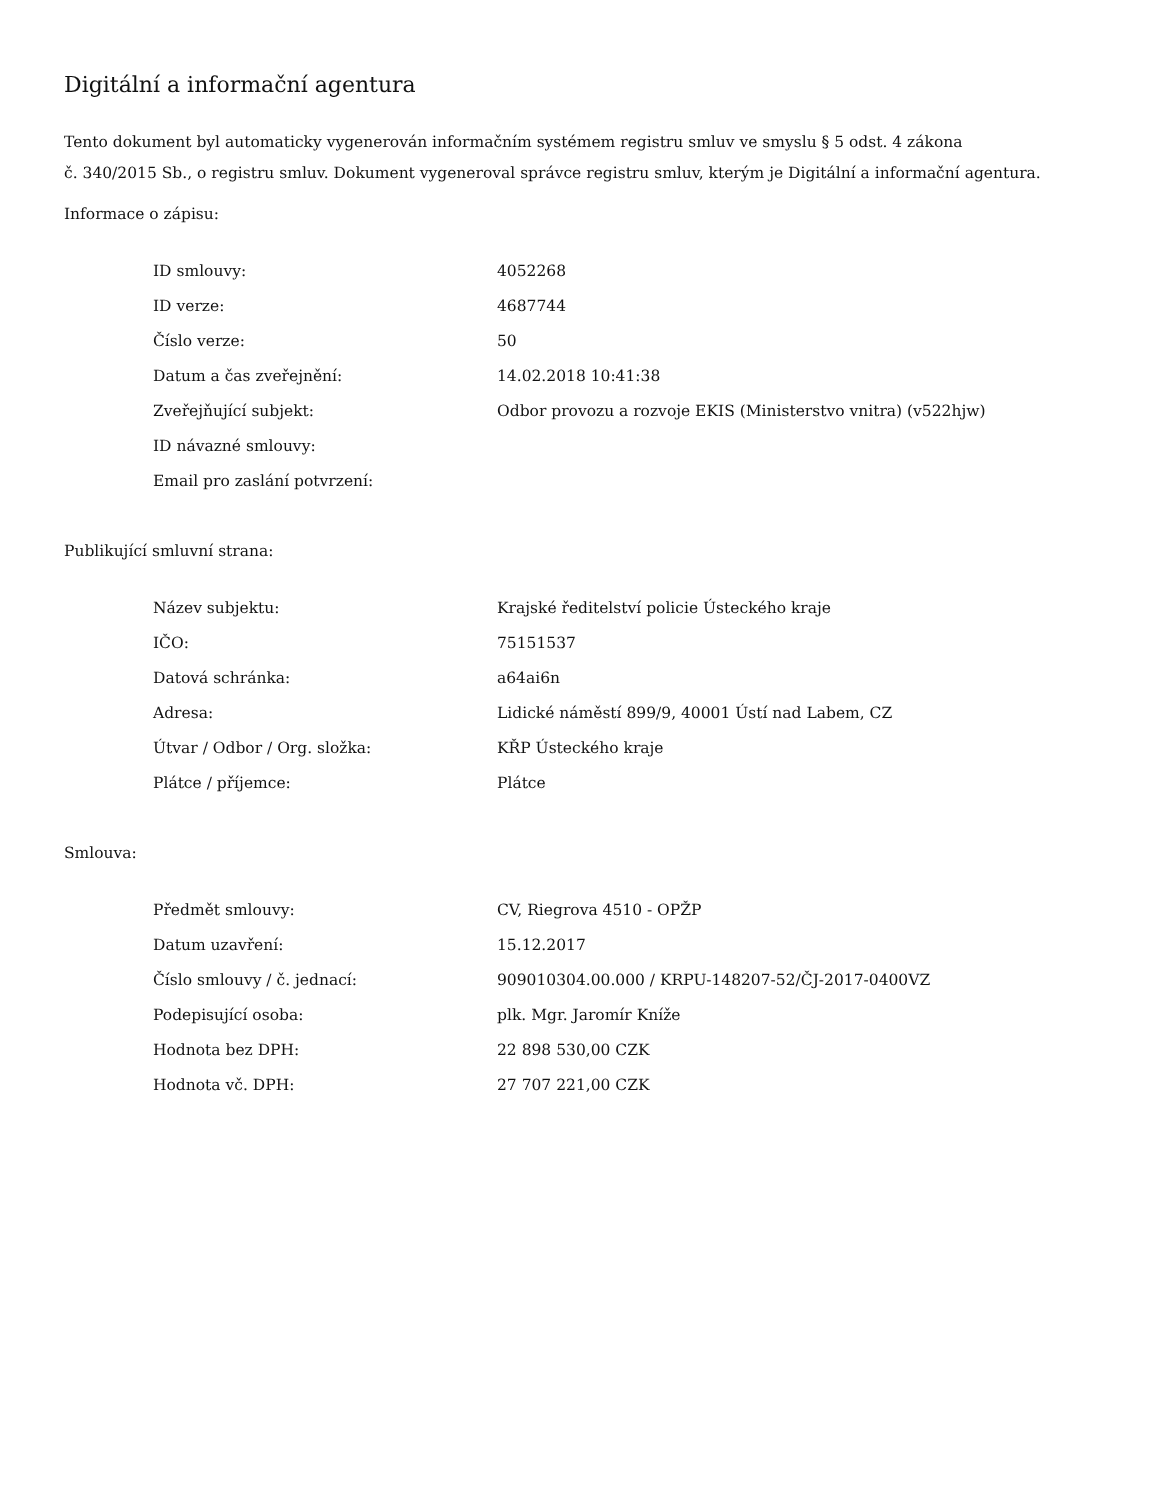Digitální a informační agentura
Tento dokument byl automaticky vygenerován informačním systémem registru smluv ve smyslu § 5 odst. 4 zákona
č. 340/2015 Sb., o registru smluv. Dokument vygeneroval správce registru smluv, kterým je Digitální a informační agentura.
Informace o zápisu:
| ID smlouvy: | 4052268 |
| ID verze: | 4687744 |
| Číslo verze: | 50 |
| Datum a čas zveřejnění: | 14.02.2018 10:41:38 |
| Zveřejňující subjekt: | Odbor provozu a rozvoje EKIS (Ministerstvo vnitra) (v522hjw) |
| ID návazné smlouvy: | |
| Email pro zaslání potvrzení: | |
Publikující smluvní strana:
| Název subjektu: | Krajské ředitelství policie Ústeckého kraje |
| IČO: | 75151537 |
| Datová schránka: | a64ai6n |
| Adresa: | Lidické náměstí 899/9, 40001 Ústí nad Labem, CZ |
| Útvar / Odbor / Org. složka: | KŘP Ústeckého kraje |
| Plátce / příjemce: | Plátce |
Smlouva:
| Předmět smlouvy: | CV, Riegrova 4510 - OPŽP |
| Datum uzavření: | 15.12.2017 |
| Číslo smlouvy / č. jednací: | 909010304.00.000 / KRPU-148207-52/ČJ-2017-0400VZ |
| Podepisující osoba: | plk. Mgr. Jaromír Kníže |
| Hodnota bez DPH: | 22 898 530,00 CZK |
| Hodnota vč. DPH: | 27 707 221,00 CZK |